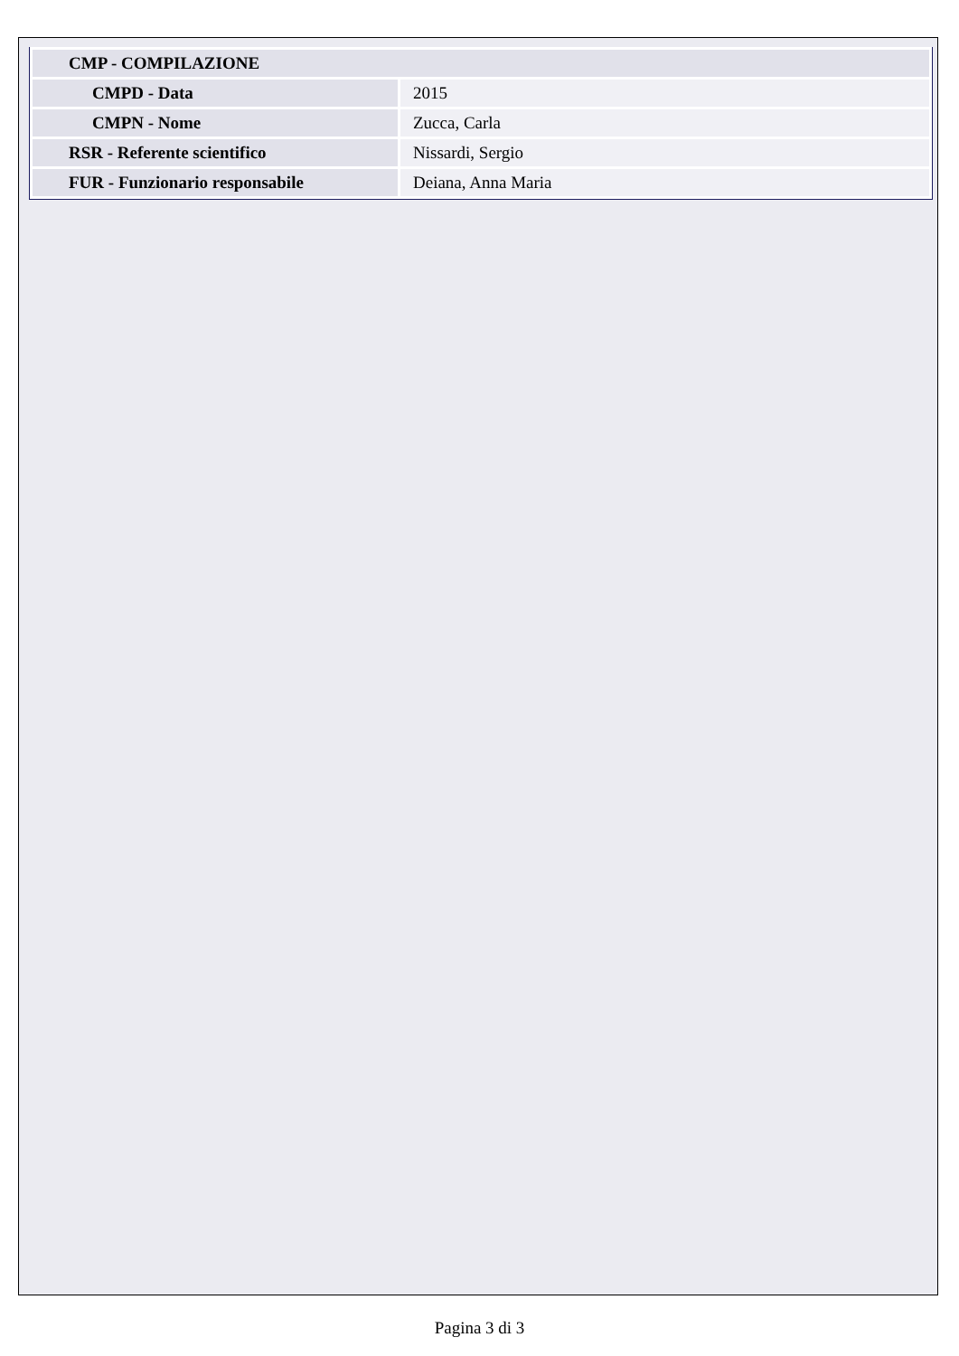| CMP - COMPILAZIONE | |
| CMPD - Data | 2015 |
| CMPN - Nome | Zucca, Carla |
| RSR - Referente scientifico | Nissardi, Sergio |
| FUR - Funzionario responsabile | Deiana, Anna Maria |
Pagina 3 di 3